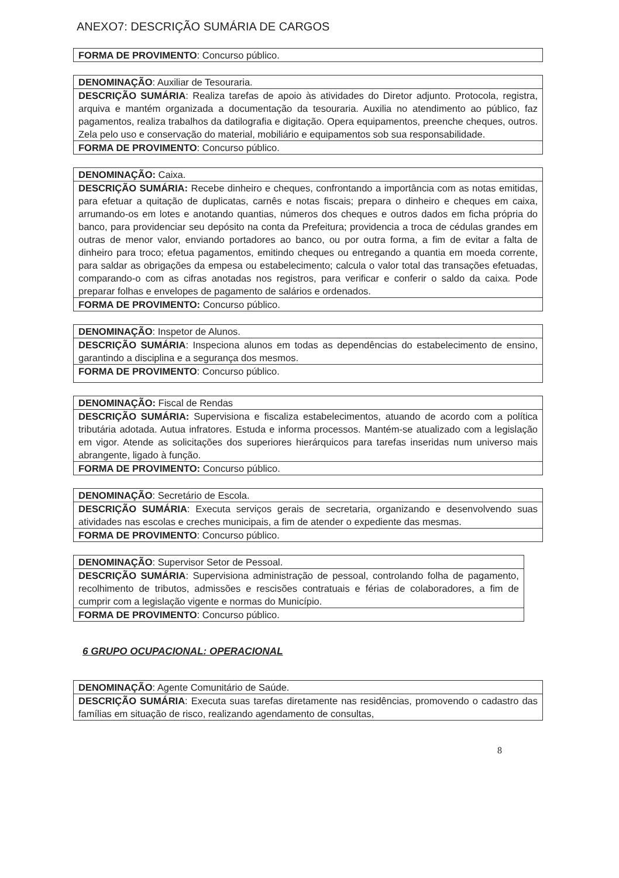ANEXO7: DESCRIÇÃO SUMÁRIA DE CARGOS
| FORMA DE PROVIMENTO : Concurso público. |
| DENOMINAÇÃO : Auxiliar de Tesouraria. |
| DESCRIÇÃO SUMÁRIA : Realiza tarefas de apoio às atividades do Diretor adjunto. Protocola, registra, arquiva e mantém organizada a documentação da tesouraria. Auxilia no atendimento ao público, faz pagamentos, realiza trabalhos da datilografia e digitação. Opera equipamentos, preenche cheques, outros. Zela pelo uso e conservação do material, mobiliário e equipamentos sob sua responsabilidade. |
| FORMA DE PROVIMENTO : Concurso público. |
| DENOMINAÇÃO: Caixa. |
| DESCRIÇÃO SUMÁRIA: Recebe dinheiro e cheques, confrontando a importância com as notas emitidas, para efetuar a quitação de duplicatas, carnês e notas fiscais; prepara o dinheiro e cheques em caixa, arrumando-os em lotes e anotando quantias, números dos cheques e outros dados em ficha própria do banco, para providenciar seu depósito na conta da Prefeitura; providencia a troca de cédulas grandes em outras de menor valor, enviando portadores ao banco, ou por outra forma, a fim de evitar a falta de dinheiro para troco; efetua pagamentos, emitindo cheques ou entregando a quantia em moeda corrente, para saldar as obrigações da empesa ou estabelecimento; calcula o valor total das transações efetuadas, comparando-o com as cifras anotadas nos registros, para verificar e conferir o saldo da caixa. Pode preparar folhas e envelopes de pagamento de salários e ordenados. |
| FORMA DE PROVIMENTO: Concurso público. |
| DENOMINAÇÃO : Inspetor de Alunos. |
| DESCRIÇÃO SUMÁRIA : Inspeciona alunos em todas as dependências do estabelecimento de ensino, garantindo a disciplina e a segurança dos mesmos. |
| FORMA DE PROVIMENTO : Concurso público. |
| DENOMINAÇÃO: Fiscal de Rendas |
| DESCRIÇÃO SUMÁRIA: Supervisiona e fiscaliza estabelecimentos, atuando de acordo com a política tributária adotada. Autua infratores. Estuda e informa processos. Mantém-se atualizado com a legislação em vigor. Atende as solicitações dos superiores hierárquicos para tarefas inseridas num universo mais abrangente, ligado à função. |
| FORMA DE PROVIMENTO: Concurso público. |
| DENOMINAÇÃO : Secretário de Escola. |
| DESCRIÇÃO SUMÁRIA : Executa serviços gerais de secretaria, organizando e desenvolvendo suas atividades nas escolas e creches municipais, a fim de atender o expediente das mesmas. |
| FORMA DE PROVIMENTO : Concurso público. |
| DENOMINAÇÃO : Supervisor Setor de Pessoal. |
| DESCRIÇÃO SUMÁRIA : Supervisiona administração de pessoal, controlando folha de pagamento, recolhimento de tributos, admissões e rescisões contratuais e férias de colaboradores, a fim de cumprir com a legislação vigente e normas do Município. |
| FORMA DE PROVIMENTO : Concurso público. |
6 GRUPO OCUPACIONAL: OPERACIONAL
| DENOMINAÇÃO : Agente Comunitário de Saúde. |
| DESCRIÇÃO SUMÁRIA : Executa suas tarefas diretamente nas residências, promovendo o cadastro das famílias em situação de risco, realizando agendamento de consultas, |
8